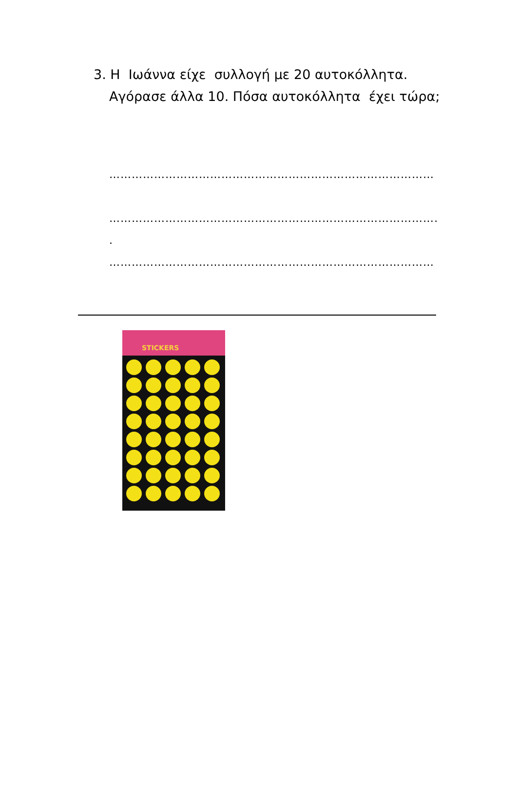3. Η Ιωάννα είχε συλλογή με 20 αυτοκόλλητα.
Αγόρασε άλλα 10. Πόσα αυτοκόλλητα έχει τώρα;
……………………………………………………………………………
……………………………………………………………………………….
.
……………………………………………………………………………
STICKERS